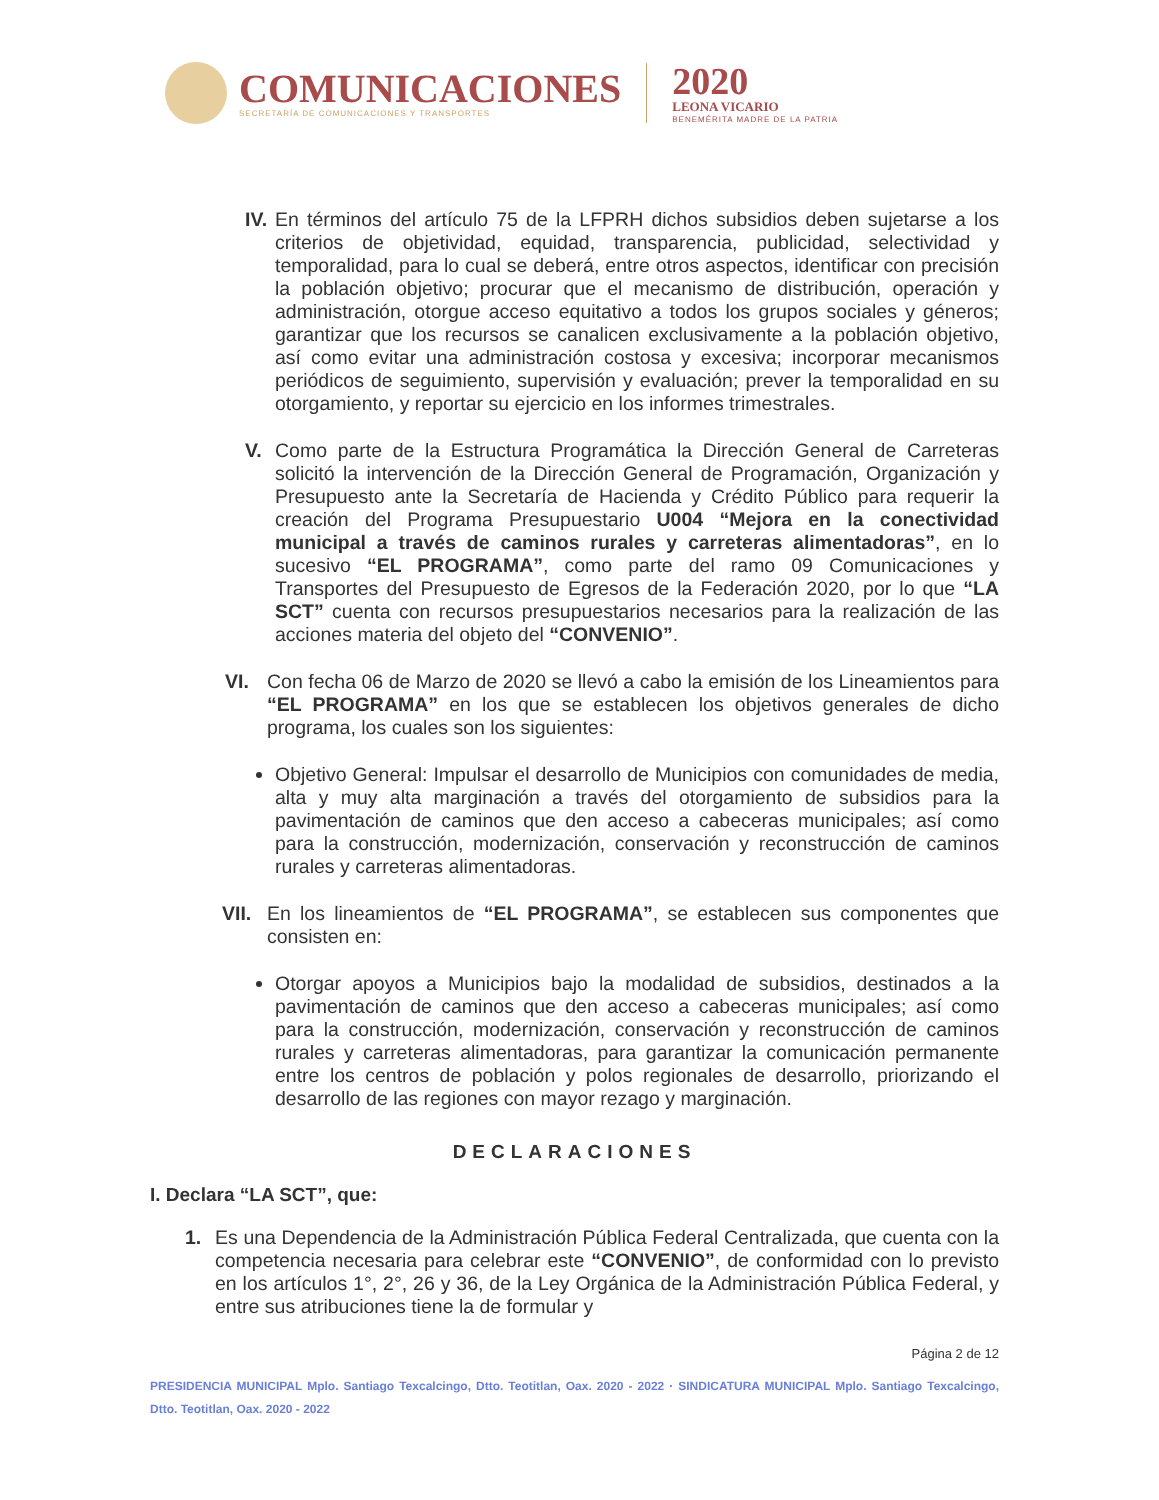COMUNICACIONES
SECRETARÍA DE COMUNICACIONES Y TRANSPORTES
2020
LEONA VICARIO
BENEMÉRITA MADRE DE LA PATRIA
IV.
En términos del artículo 75 de la LFPRH dichos subsidios deben sujetarse a los criterios de objetividad, equidad, transparencia, publicidad, selectividad y temporalidad, para lo cual se deberá, entre otros aspectos, identificar con precisión la población objetivo; procurar que el mecanismo de distribución, operación y administración, otorgue acceso equitativo a todos los grupos sociales y géneros; garantizar que los recursos se canalicen exclusivamente a la población objetivo, así como evitar una administración costosa y excesiva; incorporar mecanismos periódicos de seguimiento, supervisión y evaluación; prever la temporalidad en su otorgamiento, y reportar su ejercicio en los informes trimestrales.
V. Como parte de la Estructura Programática la Dirección General de Carreteras solicitó la intervención de la Dirección General de Programación, Organización y Presupuesto ante la Secretaría de Hacienda y Crédito Público para requerir la creación del Programa Presupuestario U004 “Mejora en la conectividad municipal a través de caminos rurales y carreteras alimentadoras”, en lo sucesivo “EL PROGRAMA”, como parte del ramo 09 Comunicaciones y Transportes del Presupuesto de Egresos de la Federación 2020, por lo que “LA SCT” cuenta con recursos presupuestarios necesarios para la realización de las acciones materia del objeto del “CONVENIO”.
VI. Con fecha 06 de Marzo de 2020 se llevó a cabo la emisión de los Lineamientos para “EL PROGRAMA” en los que se establecen los objetivos generales de dicho programa, los cuales son los siguientes:
Objetivo General: Impulsar el desarrollo de Municipios con comunidades de media, alta y muy alta marginación a través del otorgamiento de subsidios para la pavimentación de caminos que den acceso a cabeceras municipales; así como para la construcción, modernización, conservación y reconstrucción de caminos rurales y carreteras alimentadoras.
VII.
En los lineamientos de “EL PROGRAMA”, se establecen sus componentes que consisten en:
Otorgar apoyos a Municipios bajo la modalidad de subsidios, destinados a la pavimentación de caminos que den acceso a cabeceras municipales; así como para la construcción, modernización, conservación y reconstrucción de caminos rurales y carreteras alimentadoras, para garantizar la comunicación permanente entre los centros de población y polos regionales de desarrollo, priorizando el desarrollo de las regiones con mayor rezago y marginación.
DECLARACIONES
I. Declara “LA SCT”, que:
1. Es una Dependencia de la Administración Pública Federal Centralizada, que cuenta con la competencia necesaria para celebrar este “CONVENIO”, de conformidad con lo previsto en los artículos 1°, 2°, 26 y 36, de la Ley Orgánica de la Administración Pública Federal, y entre sus atribuciones tiene la de formular y
Página 2 de 12
PRESIDENCIA MUNICIPAL Mplo. Santiago Texcalcingo, Dtto. Teotitlan, Oax. 2020 - 2022 · SINDICATURA MUNICIPAL Mplo. Santiago Texcalcingo, Dtto. Teotitlan, Oax. 2020 - 2022